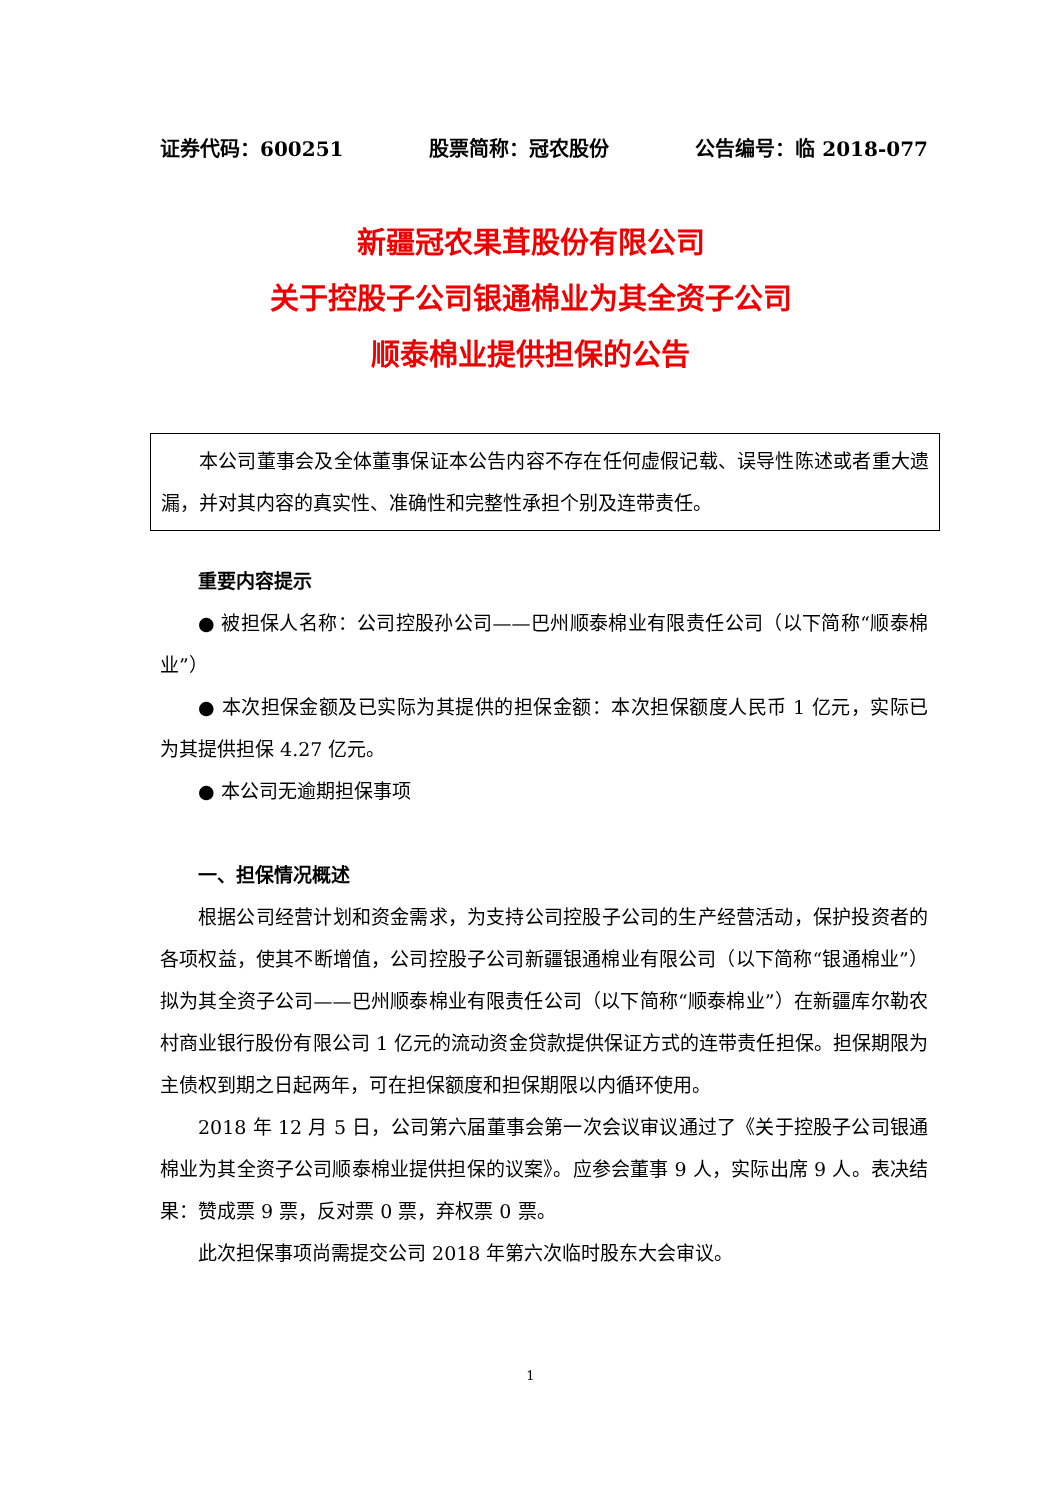证券代码：600251 股票简称：冠农股份 公告编号：临 2018-077
新疆冠农果茸股份有限公司
关于控股子公司银通棉业为其全资子公司
顺泰棉业提供担保的公告
本公司董事会及全体董事保证本公告内容不存在任何虚假记载、误导性陈述或者重大遗漏，并对其内容的真实性、准确性和完整性承担个别及连带责任。
重要内容提示
● 被担保人名称：公司控股孙公司——巴州顺泰棉业有限责任公司（以下简称“顺泰棉业”）
● 本次担保金额及已实际为其提供的担保金额：本次担保额度人民币 1 亿元，实际已为其提供担保 4.27 亿元。
● 本公司无逾期担保事项
一、担保情况概述
根据公司经营计划和资金需求，为支持公司控股子公司的生产经营活动，保护投资者的各项权益，使其不断增值，公司控股子公司新疆银通棉业有限公司（以下简称“银通棉业”）拟为其全资子公司——巴州顺泰棉业有限责任公司（以下简称“顺泰棉业”）在新疆库尔勒农村商业银行股份有限公司 1 亿元的流动资金贷款提供保证方式的连带责任担保。担保期限为主债权到期之日起两年，可在担保额度和担保期限以内循环使用。
2018 年 12 月 5 日，公司第六届董事会第一次会议审议通过了《关于控股子公司银通棉业为其全资子公司顺泰棉业提供担保的议案》。应参会董事 9 人，实际出席 9 人。表决结果：赞成票 9 票，反对票 0 票，弃权票 0 票。
此次担保事项尚需提交公司 2018 年第六次临时股东大会审议。
1